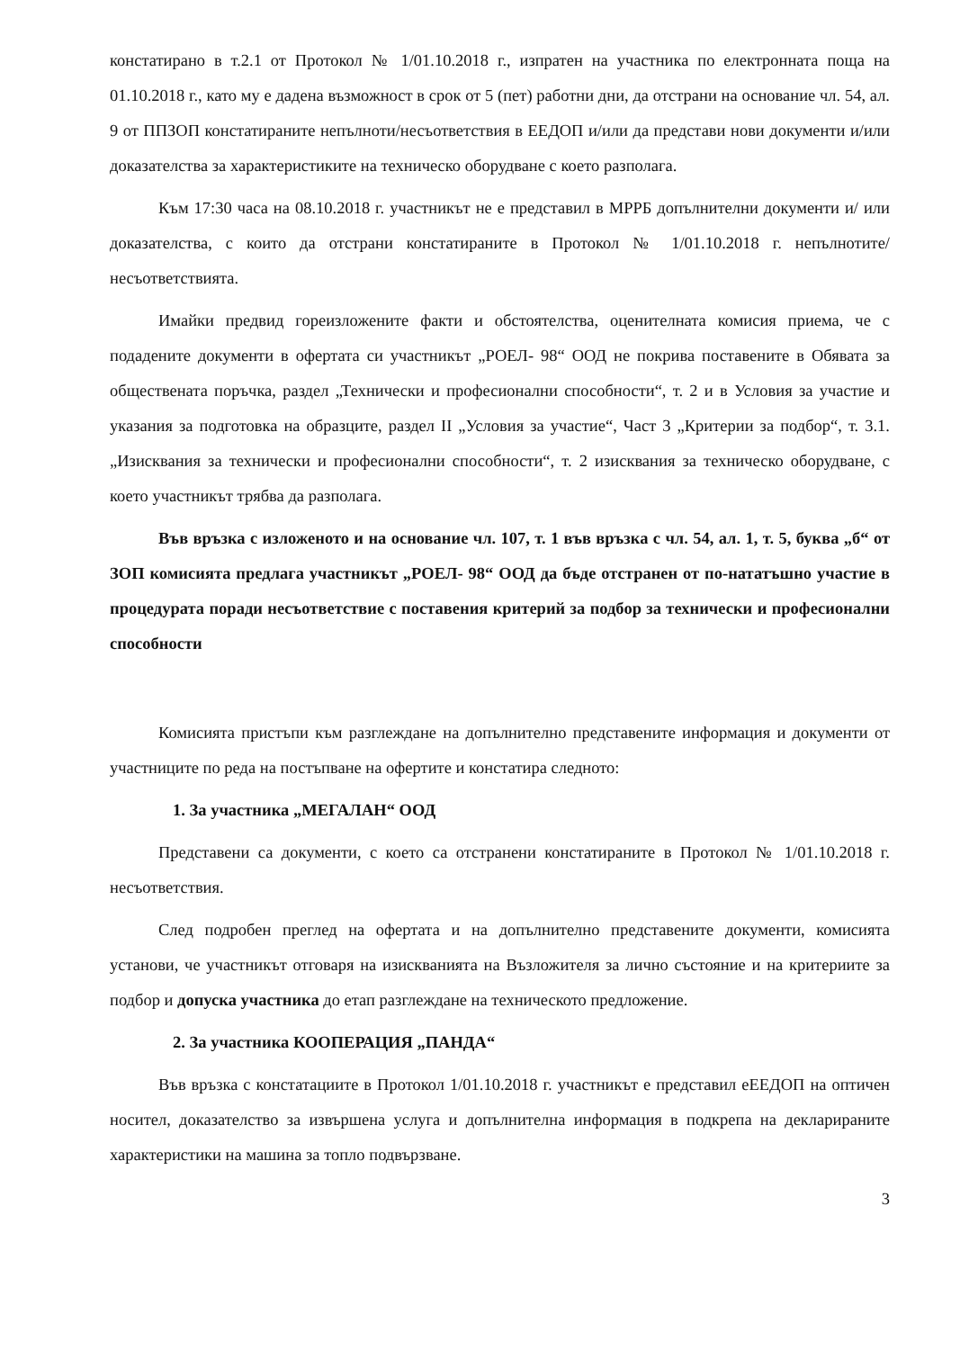констатирано в т.2.1 от Протокол № 1/01.10.2018 г., изпратен на участника по електронната поща на 01.10.2018 г., като му е дадена възможност в срок от 5 (пет) работни дни, да отстрани на основание чл. 54, ал. 9 от ППЗОП констатираните непълноти/несъответствия в ЕЕДОП и/или да представи нови документи и/или доказателства за характеристиките на техническо оборудване с което разполага.
Към 17:30 часа на 08.10.2018 г. участникът не е представил в МРРБ допълнителни документи и/ или доказателства, с които да отстрани констатираните в Протокол № 1/01.10.2018 г. непълнотите/несъответствията.
Имайки предвид гореизложените факти и обстоятелства, оценителната комисия приема, че с подадените документи в офертата си участникът „РОЕЛ- 98“ ООД не покрива поставените в Обявата за обществената поръчка, раздел „Технически и професионални способности“, т. 2 и в Условия за участие и указания за подготовка на образците, раздел II „Условия за участие“, Част 3 „Критерии за подбор“, т. 3.1. „Изисквания за технически и професионални способности“, т. 2 изисквания за техническо оборудване, с което участникът трябва да разполага.
Във връзка с изложеното и на основание чл. 107, т. 1 във връзка с чл. 54, ал. 1, т. 5, буква „б“ от ЗОП комисията предлага участникът „РОЕЛ- 98“ ООД да бъде отстранен от по-нататъшно участие в процедурата поради несъответствие с поставения критерий за подбор за технически и професионални способности
Комисията пристъпи към разглеждане на допълнително представените информация и документи от участниците по реда на постъпване на офертите и констатира следното:
1. За участника „МЕГАЛАН“ ООД
Представени са документи, с което са отстранени констатираните в Протокол № 1/01.10.2018 г. несъответствия.
След подробен преглед на офертата и на допълнително представените документи, комисията установи, че участникът отговаря на изискванията на Възложителя за лично състояние и на критериите за подбор и допуска участника до етап разглеждане на техническото предложение.
2. За участника КООПЕРАЦИЯ „ПАНДА“
Във връзка с констатациите в Протокол 1/01.10.2018 г. участникът е представил еЕЕДОП на оптичен носител, доказателство за извършена услуга и допълнителна информация в подкрепа на декларираните характеристики на машина за топло подвързване.
3